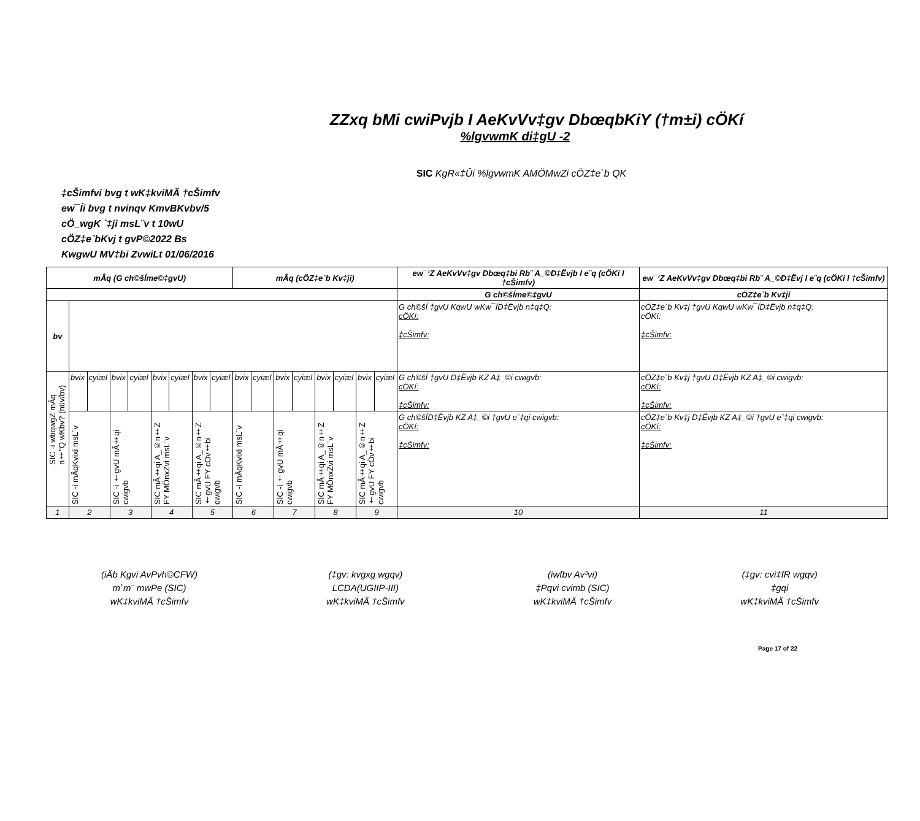ZZxq bMi cwiPvjb I AeKvVv‡gv DbœqbKiY (†m±i) cÖKí
%lgvwmK di‡gU -2
SIC KgR«‡Ûi %lgvwmK AMÖMwZi cÖZ‡e`b QK
‡cŠimfvi bvg t wK‡kviMÄ †cŠimfv
ew¯Íi bvg t nvinqv KmvBKvbv/5
cÖ_wgK `‡ji msL¨v t 10wU
cÖZ‡e`bKvj t gvP©2022 Bs
KwgwU MV‡bi ZvwiLt 01/06/2016
| mÂq (G ch©šÍme©‡gvU) | | | | | | | | | mÂq (cÖZ‡e`b Kv‡ji) | | | | | | | | ew¯‘Z AeKvVv‡gv Dbœq‡bi Rb¨ A_©D‡Ëvjb I e¨q (cÖKí I †cŠimfv) | ew¯‘Z AeKvVv‡gv Dbœq‡bi Rb¨ A_©D‡Ëvj I e¨q (cÖKí I †cŠimfv) |
| --- | --- | --- | --- | --- | --- | --- | --- | --- | --- | --- | --- | --- | --- | --- | --- | --- | --- | --- |
| | | | | | | | | | | | | | | | | | G ch©šÍme©‡gvU | cÖZ‡e`b Kv‡ji |
| bv | | | | | | | | | | | | | | | | | G ch©šÍ †gvU KqwU wKw¯ÍD‡Ëvjb n‡q‡Q: cÖKí: ‡cŠimfv: | cÖZ‡e`b Kv‡j †gvU KqwU wKw¯ÍD‡Ëvjb n‡q‡Q: cÖKí: ‡cŠimfv: |
| SIC -i wbqwgZ mÂq n‡"Q wKbv? (nüv/bv) | bvix | cyiæl | bvix | cyiæl | bvix | cyiæl | bvix | cyiæl | bvix | cyiæl | bvix | cyiæl | bvix | cyiæl | bvix | cyiæl | G ch©šÍ †gvU D‡Ëvjb KZ A‡_©i cwigvb: cÖKí: ‡cŠimfv: | cÖZ‡e`b Kv‡j †gvU D‡Ëvjb KZ A‡_©i cwigvb: cÖKí: ‡cŠimfv: |
| | SIC -i mÂqKvixi msL¨v | | SIC -i †gvU mÂ‡qi cwigvb | | SIC mÂ‡qi A_©n‡Z FY MÖnxZvi msL¨v | | SIC mÂ‡qi A_©n‡Z †gvU FY cÖv‡bi cwigvb | | SIC -i mÂqKvixi msL¨v | | SIC -i †gvU mÂ‡qi cwigvb | | SIC mÂ‡qi A_©n‡Z FY MÖnxZvi msL¨v | | SIC mÂ‡qi A_©n‡Z †gvU FY cÖv‡bi cwigvb | | G ch©šÍD‡Ëvjb KZ A‡_©i †gvU e¨‡qi cwigvb: cÖKí: ‡cŠimfv: | cÖZ‡e`b Kv‡j D‡Ëvjb KZ A‡_©i †gvU e¨‡qi cwigvb: cÖKí: ‡cŠimfv: |
| 1 | 2 | | 3 | | 4 | | 5 | | 6 | | 7 | | 8 | | 9 | | 10 | 11 |
(iÄb Kgvi AvPvh©CFW)
m`m¨ mwPe (SIC)
wK‡kviMÄ †cŠimfv
(‡gv: kvgxg wgqv)
LCDA(UGIIP-III)
wK‡kviMÄ †cŠimfv
(iwfbv Av³vi)
‡Pqvi cvimb (SIC)
wK‡kviMÄ †cŠimfv
(‡gv: cvi‡fR wgqv)
‡gqi
wK‡kviMÄ †cŠimfv
Page 17 of 22